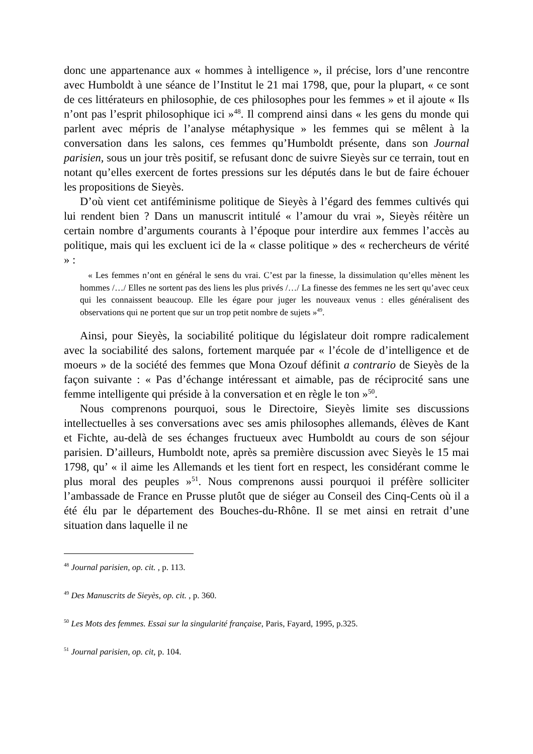donc une appartenance aux « hommes à intelligence », il précise, lors d’une rencontre avec Humboldt à une séance de l’Institut le 21 mai 1798, que, pour la plupart, « ce sont de ces littérateurs en philosophie, de ces philosophes pour les femmes » et il ajoute « Ils n’ont pas l’esprit philosophique ici »<sup>48</sup>. Il comprend ainsi dans « les gens du monde qui parlent avec mépris de l’analyse métaphysique » les femmes qui se mêlent à la conversation dans les salons, ces femmes qu’Humboldt présente, dans son Journal parisien, sous un jour très positif, se refusant donc de suivre Sieyès sur ce terrain, tout en notant qu’elles exercent de fortes pressions sur les députés dans le but de faire échouer les propositions de Sieyès.
D’où vient cet antiféminisme politique de Sieyès à l’égard des femmes cultivés qui lui rendent bien ? Dans un manuscrit intitulé « l’amour du vrai », Sieyès réitère un certain nombre d’arguments courants à l’époque pour interdire aux femmes l’accès au politique, mais qui les excluent ici de la « classe politique » des « rechercheurs de vérité » :
« Les femmes n’ont en général le sens du vrai. C’est par la finesse, la dissimulation qu’elles mènent les hommes /…/ Elles ne sortent pas des liens les plus privés /…/ La finesse des femmes ne les sert qu’avec ceux qui les connaissent beaucoup. Elle les égare pour juger les nouveaux venus : elles généralisent des observations qui ne portent que sur un trop petit nombre de sujets »<sup>49</sup>.
Ainsi, pour Sieyès, la sociabilité politique du législateur doit rompre radicalement avec la sociabilité des salons, fortement marquée par « l’école de d’intelligence et de moeurs » de la société des femmes que Mona Ozouf définit a contrario de Sieyès de la façon suivante : « Pas d’échange intéressant et aimable, pas de réciprocité sans une femme intelligente qui préside à la conversation et en règle le ton »<sup>50</sup>.
Nous comprenons pourquoi, sous le Directoire, Sieyès limite ses discussions intellectuelles à ses conversations avec ses amis philosophes allemands, élèves de Kant et Fichte, au-delà de ses échanges fructueux avec Humboldt au cours de son séjour parisien. D’ailleurs, Humboldt note, après sa première discussion avec Sieyès le 15 mai 1798, qu’ « il aime les Allemands et les tient fort en respect, les considérant comme le plus moral des peuples »<sup>51</sup>. Nous comprenons aussi pourquoi il préfère solliciter l’ambassade de France en Prusse plutôt que de siéger au Conseil des Cinq-Cents où il a été élu par le département des Bouches-du-Rhône. Il se met ainsi en retrait d’une situation dans laquelle il ne
<sup>48</sup> Journal parisien, op. cit. , p. 113.
<sup>49</sup> Des Manuscrits de Sieyès, op. cit. , p. 360.
<sup>50</sup> Les Mots des femmes. Essai sur la singularité française, Paris, Fayard, 1995, p.325.
<sup>51</sup> Journal parisien, op. cit, p. 104.